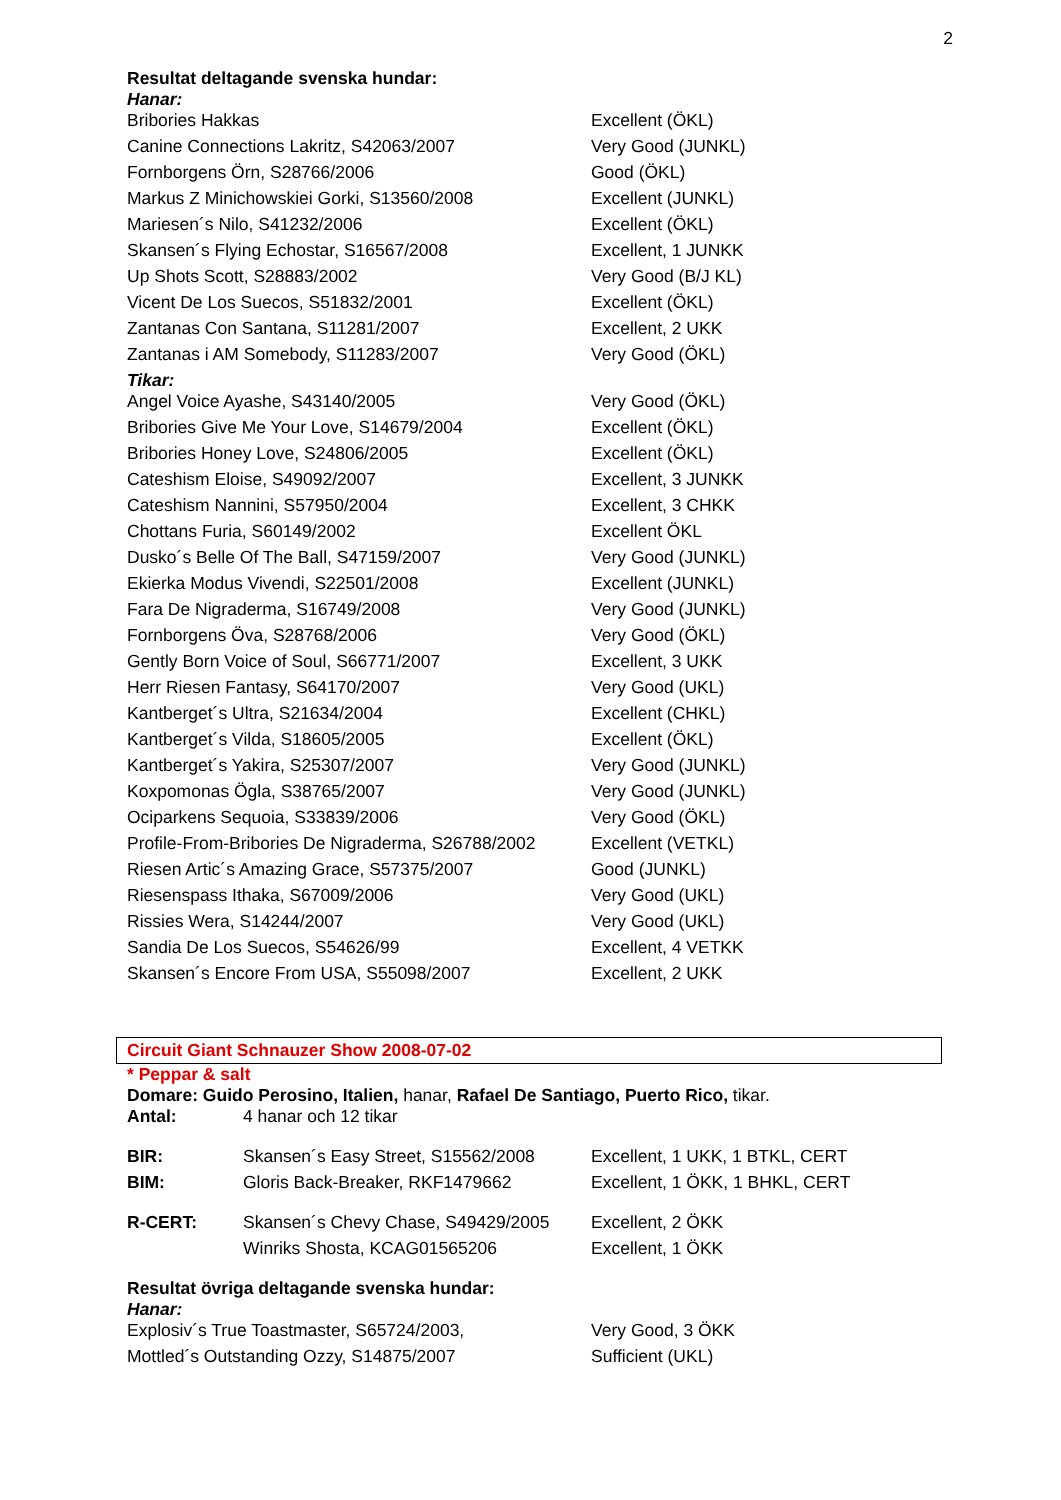2
Resultat deltagande svenska hundar:
Hanar:
| Bribories Hakkas | Excellent (ÖKL) |
| Canine Connections Lakritz, S42063/2007 | Very Good (JUNKL) |
| Fornborgens Örn, S28766/2006 | Good (ÖKL) |
| Markus Z Minichowskiei Gorki, S13560/2008 | Excellent (JUNKL) |
| Mariesen´s Nilo, S41232/2006 | Excellent (ÖKL) |
| Skansen´s Flying Echostar, S16567/2008 | Excellent, 1 JUNKK |
| Up Shots Scott, S28883/2002 | Very Good (B/J KL) |
| Vicent De Los Suecos, S51832/2001 | Excellent (ÖKL) |
| Zantanas Con Santana, S11281/2007 | Excellent, 2 UKK |
| Zantanas i AM Somebody, S11283/2007 | Very Good (ÖKL) |
Tikar:
| Angel Voice Ayashe, S43140/2005 | Very Good (ÖKL) |
| Bribories Give Me Your Love, S14679/2004 | Excellent (ÖKL) |
| Bribories Honey Love, S24806/2005 | Excellent (ÖKL) |
| Cateshism Eloise, S49092/2007 | Excellent, 3 JUNKK |
| Cateshism Nannini, S57950/2004 | Excellent, 3 CHKK |
| Chottans Furia, S60149/2002 | Excellent ÖKL |
| Dusko´s Belle Of The Ball, S47159/2007 | Very Good (JUNKL) |
| Ekierka Modus Vivendi, S22501/2008 | Excellent (JUNKL) |
| Fara De Nigraderma, S16749/2008 | Very Good (JUNKL) |
| Fornborgens Öva, S28768/2006 | Very Good (ÖKL) |
| Gently Born Voice of Soul, S66771/2007 | Excellent, 3 UKK |
| Herr Riesen Fantasy, S64170/2007 | Very Good (UKL) |
| Kantberget´s Ultra, S21634/2004 | Excellent (CHKL) |
| Kantberget´s Vilda, S18605/2005 | Excellent (ÖKL) |
| Kantberget´s Yakira, S25307/2007 | Very Good (JUNKL) |
| Koxpomonas Ögla, S38765/2007 | Very Good (JUNKL) |
| Ociparkens Sequoia, S33839/2006 | Very Good (ÖKL) |
| Profile-From-Bribories De Nigraderma, S26788/2002 | Excellent (VETKL) |
| Riesen Artic´s Amazing Grace, S57375/2007 | Good (JUNKL) |
| Riesenspass Ithaka, S67009/2006 | Very Good (UKL) |
| Rissies Wera, S14244/2007 | Very Good (UKL) |
| Sandia De Los Suecos, S54626/99 | Excellent, 4 VETKK |
| Skansen´s Encore From USA, S55098/2007 | Excellent, 2 UKK |
Circuit Giant Schnauzer Show 2008-07-02
* Peppar & salt
Domare: Guido Perosino, Italien, hanar, Rafael De Santiago, Puerto Rico, tikar.
| Antal: | 4 hanar och 12 tikar |
| BIR: | Skansen´s Easy Street, S15562/2008 | Excellent, 1 UKK, 1 BTKL, CERT |
| BIM: | Gloris Back-Breaker, RKF1479662 | Excellent, 1 ÖKK, 1 BHKL, CERT |
| R-CERT: | Skansen´s Chevy Chase, S49429/2005 | Excellent, 2 ÖKK |
| | Winriks Shosta, KCAG01565206 | Excellent, 1 ÖKK |
Resultat övriga deltagande svenska hundar:
Hanar:
| Explosiv´s True Toastmaster, S65724/2003, | Very Good, 3 ÖKK |
| Mottled´s Outstanding Ozzy, S14875/2007 | Sufficient (UKL) |